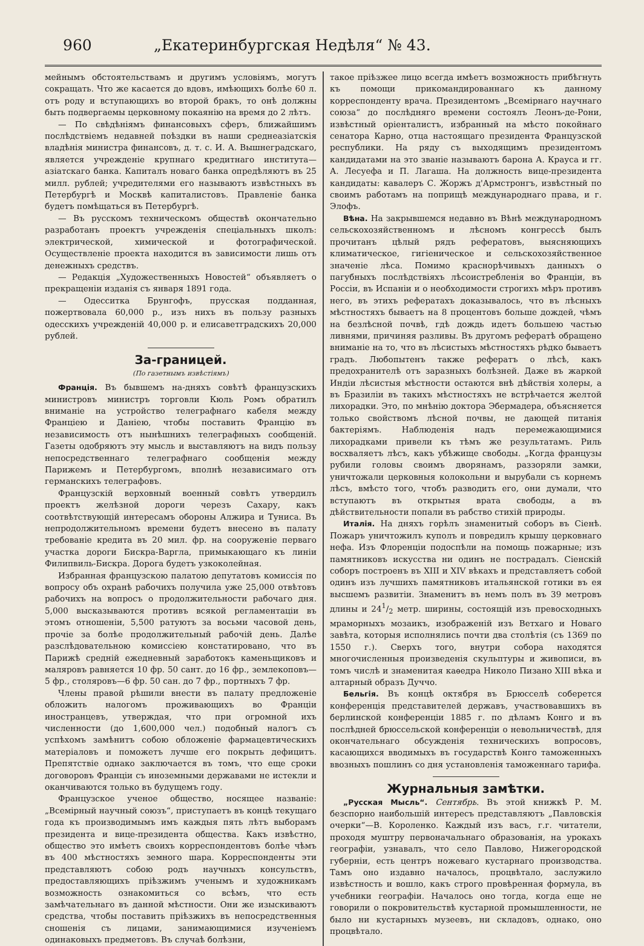960 „Екатеринбургская Недѣля“ № 43.
мейнымъ обстоятельствамъ и другимъ условіямъ, могутъ сокращать. Что же касается до вдовъ, имѣющихъ болѣе 60 л. отъ роду и вступающихъ во второй бракъ, то онѣ должны быть подвергаемы церковному покаянію на время до 2 лѣтъ.
— По свѣдѣніямъ финансовыхъ сферъ, ближайшимъ послѣдствіемъ недавней поѣздки въ наши среднеазіатскія владѣнія министра финансовъ, д. т. с. И. А. Вышнеградскаго, является учрежденіе крупнаго кредитнаго института—азіатскаго банка. Капиталъ новаго банка опредѣляютъ въ 25 милл. рублей; учредителями его называютъ извѣстныхъ въ Петербургѣ и Москвѣ капиталистовъ. Правленіе банка будетъ помѣщаться въ Петербургѣ.
— Въ русскомъ техническомъ обществѣ окончательно разработанъ проектъ учрежденія спеціальныхъ школъ: электрической, химической и фотографической. Осуществленіе проекта находится въ зависимости лишь отъ денежныхъ средствъ.
— Редакція „Художественныхъ Новостей“ объявляетъ о прекращеніи изданія съ января 1891 года.
— Одесситка Брунгофъ, прусская подданная, пожертвовала 60,000 р., изъ нихъ въ пользу разныхъ одесскихъ учрежденій 40,000 р. и елисаветградскихъ 20,000 рублей.
За-границей.
(По газетнымъ извѣстіямъ)
Франція. Въ бывшемъ на-дняхъ совѣтѣ французскихъ министровъ министръ торговли Кюль Ромъ обратилъ вниманіе на устройство телеграфнаго кабеля между Франціею и Даніею, чтобы поставить Францію въ независимость отъ нынѣшнихъ телеграфныхъ сообщеній. Газеты одобряютъ эту мысль и выставляютъ на видъ пользу непосредственнаго телеграфнаго сообщенія между Парижемъ и Петербургомъ, вполнѣ независимаго отъ германскихъ телеграфовъ.
Французскій верховный военный совѣтъ утвердилъ проектъ желѣзной дороги черезъ Сахару, какъ соотвѣтствующій интересамъ обороны Алжира и Туниса. Въ непродолжительномъ времени будетъ внесено въ палату требованіе кредита въ 20 мил. фр. на сооруженіе перваго участка дороги Бискра-Варгла, примыкающаго къ линіи Филипвиль-Бискра. Дорога будетъ узкоколейная.
Избранная французскою палатою депутатовъ комиссія по вопросу объ охранѣ рабочихъ получила уже 25,000 отвѣтовъ рабочихъ на вопросъ о продолжительности рабочаго дня. 5,000 высказываются противъ всякой регламентаціи въ этомъ отношеніи, 5,500 ратуютъ за восьми часовой день, прочіе за болѣе продолжительный рабочій день. Далѣе разслѣдовательною комиссіею констатировано, что въ Парижѣ средній ежедневный заработокъ каменьщиковъ и маляровъ равняется 10 фр. 50 сант. до 16 фр., землекоповъ—5 фр., столяровъ—6 фр. 50 сан. до 7 фр., портныхъ 7 фр.
Члены правой рѣшили внести въ палату предложеніе обложить налогомъ проживающихъ во Франціи иностранцевъ, утверждая, что при огромной ихъ численности (до 1,600,000 чел.) подобный налогъ съ успѣхомъ замѣнитъ собою обложеніе фармацевтическихъ матеріаловъ и поможетъ лучше его покрыть дефицитъ. Препятствіе однако заключается въ томъ, что еще сроки договоровъ Франціи съ иноземными державами не истекли и оканчиваются только въ будущемъ году.
Французское ученое общество, носящее названіе: „Всемірный научный союзъ“, приступаетъ въ концѣ текущаго года къ производимымъ имъ каждыя пять лѣтъ выборамъ президента и вице-президента общества. Какъ извѣстно, общество это имѣетъ своихъ корреспондентовъ болѣе чѣмъ въ 400 мѣстностяхъ земного шара. Корреспонденты эти представляютъ собою родъ научныхъ консульствъ, предоставляющихъ пріѣзжимъ ученымъ и художникамъ возможность ознакомиться со всѣмъ, что есть замѣчательнаго въ данной мѣстности. Они же изыскиваютъ средства, чтобы поставить пріѣзжихъ въ непосредственныя сношенія съ лицами, занимающимися изученіемъ одинаковыхъ предметовъ. Въ случаѣ болѣзни,
такое пріѣзжее лицо всегда имѣетъ возможность прибѣгнуть къ помощи прикомандированнаго къ данному корреспонденту врача. Президентомъ „Всемірнаго научнаго союза“ до послѣдняго времени состоялъ Леонъ-де-Рони, извѣстный оріенталистъ, избранный на мѣсто покойнаго сенатора Карно, отца настоящаго президента Французской республики. На ряду съ выходящимъ президентомъ кандидатами на это званіе называютъ барона А. Крауса и гг. А. Лесуефа и П. Лагаша. На должность вице-президента кандидаты: кавалеръ С. Жоржъ д'Армстронгъ, извѣстный по своимъ работамъ на поприщѣ международнаго права, и г. Элофъ.
Вѣна. На закрывшемся недавно въ Вѣнѣ международномъ сельскохозяйственномъ и лѣсномъ конгрессѣ былъ прочитанъ цѣлый рядъ рефератовъ, выясняющихъ климатическое, гигіеническое и сельскохозяйственное значеніе лѣса. Помимо краснорѣчивыхъ данныхъ о пагубныхъ послѣдствіяхъ лѣсоистребленія во Франціи, въ Россіи, въ Испаніи и о необходимости строгихъ мѣръ противъ него, въ этихъ рефератахъ доказывалось, что въ лѣсныхъ мѣстностяхъ бываетъ на 8 процентовъ больше дождей, чѣмъ на безлѣсной почвѣ, гдѣ дождь идетъ большею частью ливнями, причиняя разливы. Въ другомъ рефератѣ обращено вниманіе на то, что въ лѣсистыхъ мѣстностяхъ рѣдко бываетъ градъ. Любопытенъ также рефератъ о лѣсѣ, какъ предохранителѣ отъ заразныхъ болѣзней. Даже въ жаркой Индіи лѣсистыя мѣстности остаются внѣ дѣйствія холеры, а въ Бразиліи въ такихъ мѣстностяхъ не встрѣчается желтой лихорадки. Это, по мнѣнію доктора Эбермадера, объясняется только свойствомъ лѣсной почвы, не дающей питанія бактеріямъ. Наблюденія надъ перемежающимися лихорадками привели къ тѣмъ же результатамъ. Риль восхваляетъ лѣсъ, какъ убѣжище свободы. „Когда французы рубили головы своимъ дворянамъ, раззоряли замки, уничтожали церковныя колокольни и вырубали съ корнемъ лѣсъ, вмѣсто того, чтобъ разводить его, они думали, что вступаютъ въ открытыя врата свободы, а въ дѣйствительности попали въ рабство стихій природы.
Италія. На дняхъ горѣлъ знаменитый соборъ въ Сіенѣ. Пожаръ уничтожилъ куполъ и повредилъ крышу церковнаго нефа. Изъ Флоренціи подоспѣли на помощь пожарные; изъ памятниковъ искусства ни одинъ не пострадалъ. Сіенскій соборъ построенъ въ XIII и XIV вѣкахъ и представляетъ собой одинъ изъ лучшихъ памятниковъ итальянской готики въ ея высшемъ развитіи. Знаменитъ въ немъ полъ въ 39 метровъ длины и 241/2 метр. ширины, состоящій изъ превосходныхъ мраморныхъ мозаикъ, изображеній изъ Ветхаго и Новаго завѣта, которыя исполнялись почти два столѣтія (съ 1369 по 1550 г.). Сверхъ того, внутри собора находятся многочисленныя произведенія скульптуры и живописи, въ томъ числѣ и знаменитая каѳедра Николо Пизано XIII вѣка и алтарный образъ Дуччо.
Бельгія. Въ концѣ октября въ Брюсселѣ соберется конференція представителей державъ, участвовавшихъ въ берлинской конференціи 1885 г. по дѣламъ Конго и въ послѣдней брюссельской конференціи о невольничествѣ, для окончательнаго обсужденія техническихъ вопросовъ, касающихся вводимыхъ въ государствѣ Конго таможенныхъ ввозныхъ пошлинъ со дня установленія таможеннаго тарифа.
Журнальныя замѣтки.
„Русская Мысль“. Сентябрь. Въ этой книжкѣ Р. М. безспорно наибольшій интересъ представляютъ „Павловскія очерки“—В. Короленко. Каждый изъ васъ, г.г. читатели, проходя муштру первоначальнаго образованія, на урокахъ географіи, узнавалъ, что село Павлово, Нижегородской губерніи, есть центръ ножеваго кустарнаго производства. Тамъ оно издавно началось, процвѣтало, заслужило извѣстность и вошло, какъ строго провѣренная формула, въ учебники географіи. Началось оно тогда, когда еще не говорили о покровительствѣ кустарной промышленности, не было ни кустарныхъ музеевъ, ни складовъ, однако, оно процвѣтало.